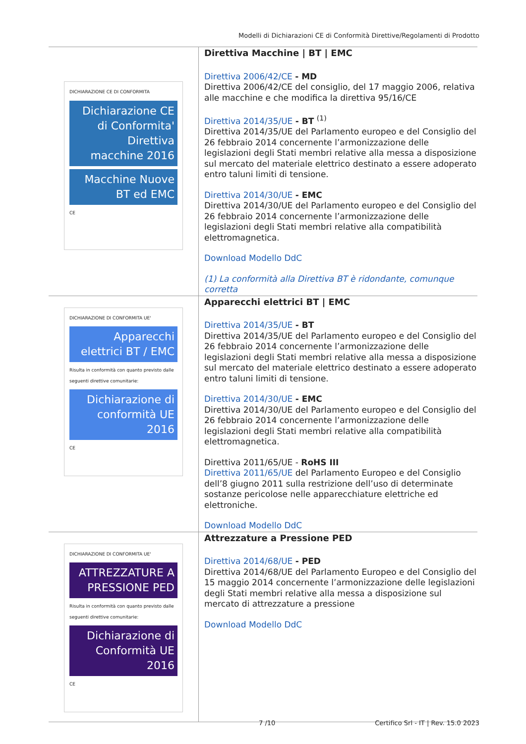Modelli di Dichiarazioni CE di Conformità Direttive/Regolamenti di Prodotto
| DICHIARAZIONE CE DI CONFORMITA Dichiarazione CE di Conformita' Direttiva macchine 2016 Macchine Nuove BT ed EMC CE | Direttiva Macchine / BT / EMC Direttiva 2006/42/CE - MD Direttiva 2006/42/CE del consiglio, del 17 maggio 2006, relativa alle macchine e che modifica la direttiva 95/16/CE Direttiva 2014/35/UE - BT <sup>(1)</sup> Direttiva 2014/35/UE del Parlamento europeo e del Consiglio del 26 febbraio 2014 concernente l’armonizzazione delle legislazioni degli Stati membri relative alla messa a disposizione sul mercato del materiale elettrico destinato a essere adoperato entro taluni limiti di tensione. Direttiva 2014/30/UE - EMC Direttiva 2014/30/UE del Parlamento europeo e del Consiglio del 26 febbraio 2014 concernente l’armonizzazione delle legislazioni degli Stati membri relative alla compatibilità elettromagnetica. Download Modello DdC (1) La conformità alla Direttiva BT è ridondante, comunque corretta |
| DICHIARAZIONE DI CONFORMITA UE' Apparecchi elettrici BT / EMC Risulta in conformità con quanto previsto dalle seguenti direttive comunitarie: Dichiarazione di conformità UE 2016 CE | Apparecchi elettrici BT / EMC Direttiva 2014/35/UE - BT Direttiva 2014/35/UE del Parlamento europeo e del Consiglio del 26 febbraio 2014 concernente l’armonizzazione delle legislazioni degli Stati membri relative alla messa a disposizione sul mercato del materiale elettrico destinato a essere adoperato entro taluni limiti di tensione. Direttiva 2014/30/UE - EMC Direttiva 2014/30/UE del Parlamento europeo e del Consiglio del 26 febbraio 2014 concernente l’armonizzazione delle legislazioni degli Stati membri relative alla compatibilità elettromagnetica. Direttiva 2011/65/UE - RoHS III Direttiva 2011/65/UE del Parlamento Europeo e del Consiglio dell’8 giugno 2011 sulla restrizione dell’uso di determinate sostanze pericolose nelle apparecchiature elettriche ed elettroniche. Download Modello DdC |
| DICHIARAZIONE DI CONFORMITA UE' ATTREZZATURE A PRESSIONE PED Risulta in conformità con quanto previsto dalle seguenti direttive comunitarie: Dichiarazione di Conformità UE 2016 CE | Attrezzature a Pressione PED Direttiva 2014/68/UE - PED Direttiva 2014/68/UE del Parlamento Europeo e del Consiglio del 15 maggio 2014 concernente l’armonizzazione delle legislazioni degli Stati membri relative alla messa a disposizione sul mercato di attrezzature a pressione Download Modello DdC |
7 /10 Certifico Srl - IT | Rev. 15.0 2023